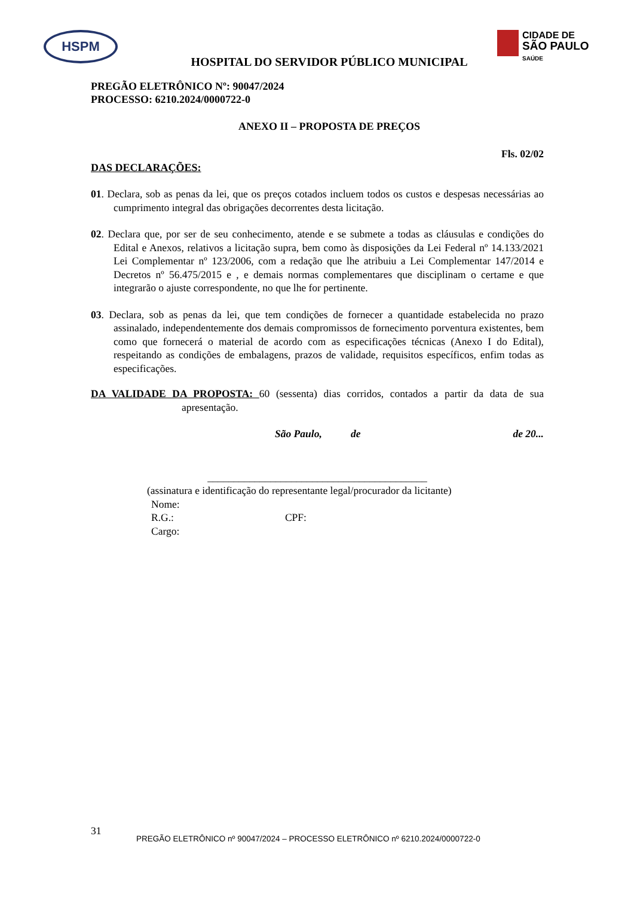HSPM
CIDADE DE
SÃO PAULO
SAÚDE
HOSPITAL DO SERVIDOR PÚBLICO MUNICIPAL
PREGÃO ELETRÔNICO Nº: 90047/2024
PROCESSO: 6210.2024/0000722-0
ANEXO II – PROPOSTA DE PREÇOS
Fls. 02/02
DAS DECLARAÇÕES:
01. Declara, sob as penas da lei, que os preços cotados incluem todos os custos e despesas necessárias ao cumprimento integral das obrigações decorrentes desta licitação.
02. Declara que, por ser de seu conhecimento, atende e se submete a todas as cláusulas e condições do Edital e Anexos, relativos a licitação supra, bem como às disposições da Lei Federal nº 14.133/2021 Lei Complementar nº 123/2006, com a redação que lhe atribuiu a Lei Complementar 147/2014 e Decretos nº 56.475/2015 e , e demais normas complementares que disciplinam o certame e que integrarão o ajuste correspondente, no que lhe for pertinente.
03. Declara, sob as penas da lei, que tem condições de fornecer a quantidade estabelecida no prazo assinalado, independentemente dos demais compromissos de fornecimento porventura existentes, bem como que fornecerá o material de acordo com as especificações técnicas (Anexo I do Edital), respeitando as condições de embalagens, prazos de validade, requisitos específicos, enfim todas as especificações.
DA VALIDADE DA PROPOSTA: 60 (sessenta) dias corridos, contados a partir da data de sua apresentação.
São Paulo, de de 20...
__________________________________________
(assinatura e identificação do representante legal/procurador da licitante)
Nome:
R.G.: CPF:
Cargo:
31
PREGÃO ELETRÔNICO nº 90047/2024 – PROCESSO ELETRÔNICO nº 6210.2024/0000722-0